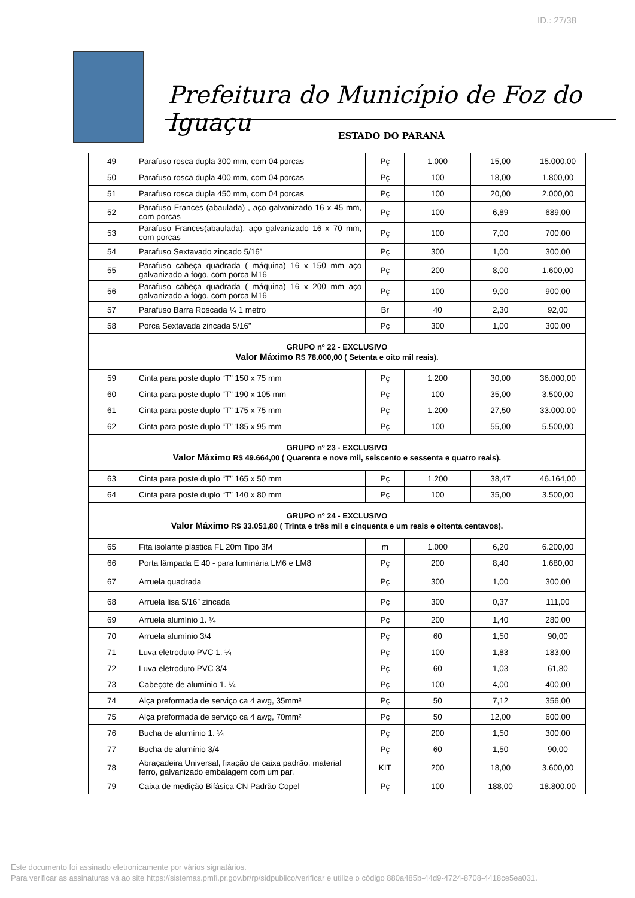ID.: 27/38
Prefeitura do Município de Foz do Iguaçu
ESTADO DO PARANÁ
| 49 | Parafuso rosca dupla 300 mm, com 04 porcas | Pç | 1.000 | 15,00 | 15.000,00 |
| 50 | Parafuso rosca dupla 400 mm, com 04 porcas | Pç | 100 | 18,00 | 1.800,00 |
| 51 | Parafuso rosca dupla 450 mm, com 04 porcas | Pç | 100 | 20,00 | 2.000,00 |
| 52 | Parafuso Frances (abaulada) , aço galvanizado 16 x 45 mm, com porcas | Pç | 100 | 6,89 | 689,00 |
| 53 | Parafuso Frances(abaulada), aço galvanizado 16 x 70 mm, com porcas | Pç | 100 | 7,00 | 700,00 |
| 54 | Parafuso Sextavado zincado 5/16” | Pç | 300 | 1,00 | 300,00 |
| 55 | Parafuso cabeça quadrada ( máquina) 16 x 150 mm aço galvanizado a fogo, com porca M16 | Pç | 200 | 8,00 | 1.600,00 |
| 56 | Parafuso cabeça quadrada ( máquina) 16 x 200 mm aço galvanizado a fogo, com porca M16 | Pç | 100 | 9,00 | 900,00 |
| 57 | Parafuso Barra Roscada ¼ 1 metro | Br | 40 | 2,30 | 92,00 |
| 58 | Porca Sextavada zincada 5/16” | Pç | 300 | 1,00 | 300,00 |
| GRUPO nº 22 - EXCLUSIVO Valor Máximo R$ 78.000,00 ( Setenta e oito mil reais). | | | | | |
| 59 | Cinta para poste duplo “T” 150 x 75 mm | Pç | 1.200 | 30,00 | 36.000,00 |
| 60 | Cinta para poste duplo “T” 190 x 105 mm | Pç | 100 | 35,00 | 3.500,00 |
| 61 | Cinta para poste duplo “T” 175 x 75 mm | Pç | 1.200 | 27,50 | 33.000,00 |
| 62 | Cinta para poste duplo “T” 185 x 95 mm | Pç | 100 | 55,00 | 5.500,00 |
| GRUPO nº 23 - EXCLUSIVO Valor Máximo R$ 49.664,00 ( Quarenta e nove mil, seiscento e sessenta e quatro reais). | | | | | |
| 63 | Cinta para poste duplo “T” 165 x 50 mm | Pç | 1.200 | 38,47 | 46.164,00 |
| 64 | Cinta para poste duplo “T” 140 x 80 mm | Pç | 100 | 35,00 | 3.500,00 |
| GRUPO nº 24 - EXCLUSIVO Valor Máximo R$ 33.051,80 ( Trinta e três mil e cinquenta e um reais e oitenta centavos). | | | | | |
| 65 | Fita isolante plástica FL 20m Tipo 3M | m | 1.000 | 6,20 | 6.200,00 |
| 66 | Porta lâmpada E 40 - para luminária LM6 e LM8 | Pç | 200 | 8,40 | 1.680,00 |
| 67 | Arruela quadrada | Pç | 300 | 1,00 | 300,00 |
| 68 | Arruela lisa 5/16” zincada | Pç | 300 | 0,37 | 111,00 |
| 69 | Arruela alumínio 1. ¼ | Pç | 200 | 1,40 | 280,00 |
| 70 | Arruela alumínio 3/4 | Pç | 60 | 1,50 | 90,00 |
| 71 | Luva eletroduto PVC 1. ¼ | Pç | 100 | 1,83 | 183,00 |
| 72 | Luva eletroduto PVC 3/4 | Pç | 60 | 1,03 | 61,80 |
| 73 | Cabeçote de alumínio 1. ¼ | Pç | 100 | 4,00 | 400,00 |
| 74 | Alça preformada de serviço ca 4 awg, 35mm² | Pç | 50 | 7,12 | 356,00 |
| 75 | Alça preformada de serviço ca 4 awg, 70mm² | Pç | 50 | 12,00 | 600,00 |
| 76 | Bucha de alumínio 1. ¼ | Pç | 200 | 1,50 | 300,00 |
| 77 | Bucha de alumínio 3/4 | Pç | 60 | 1,50 | 90,00 |
| 78 | Abraçadeira Universal, fixação de caixa padrão, material ferro, galvanizado embalagem com um par. | KIT | 200 | 18,00 | 3.600,00 |
| 79 | Caixa de medição Bifásica CN Padrão Copel | Pç | 100 | 188,00 | 18.800,00 |
Este documento foi assinado eletronicamente por vários signatários.
Para verificar as assinaturas vá ao site https://sistemas.pmfi.pr.gov.br/rp/sidpublico/verificar e utilize o código 880a485b-44d9-4724-8708-4418ce5ea031.